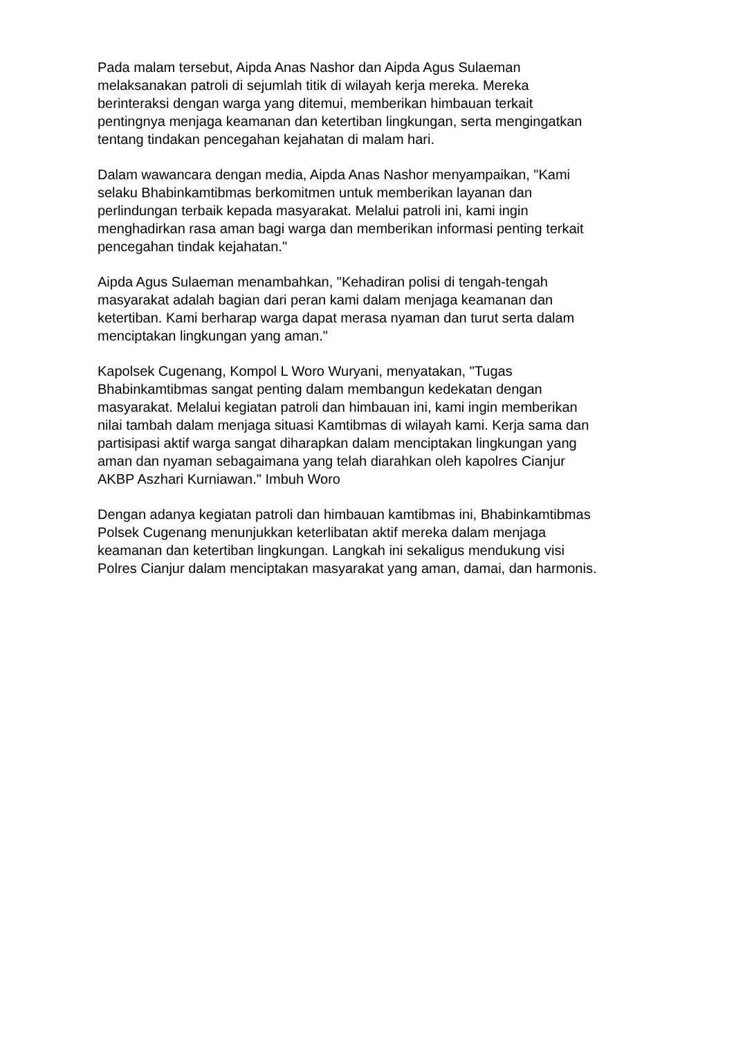Pada malam tersebut, Aipda Anas Nashor dan Aipda Agus Sulaeman
melaksanakan patroli di sejumlah titik di wilayah kerja mereka. Mereka
berinteraksi dengan warga yang ditemui, memberikan himbauan terkait
pentingnya menjaga keamanan dan ketertiban lingkungan, serta mengingatkan
tentang tindakan pencegahan kejahatan di malam hari.
Dalam wawancara dengan media, Aipda Anas Nashor menyampaikan, "Kami
selaku Bhabinkamtibmas berkomitmen untuk memberikan layanan dan
perlindungan terbaik kepada masyarakat. Melalui patroli ini, kami ingin
menghadirkan rasa aman bagi warga dan memberikan informasi penting terkait
pencegahan tindak kejahatan."
Aipda Agus Sulaeman menambahkan, "Kehadiran polisi di tengah-tengah
masyarakat adalah bagian dari peran kami dalam menjaga keamanan dan
ketertiban. Kami berharap warga dapat merasa nyaman dan turut serta dalam
menciptakan lingkungan yang aman."
Kapolsek Cugenang, Kompol L Woro Wuryani, menyatakan, "Tugas
Bhabinkamtibmas sangat penting dalam membangun kedekatan dengan
masyarakat. Melalui kegiatan patroli dan himbauan ini, kami ingin memberikan
nilai tambah dalam menjaga situasi Kamtibmas di wilayah kami. Kerja sama dan
partisipasi aktif warga sangat diharapkan dalam menciptakan lingkungan yang
aman dan nyaman sebagaimana yang telah diarahkan oleh kapolres Cianjur
AKBP Aszhari Kurniawan." Imbuh Woro
Dengan adanya kegiatan patroli dan himbauan kamtibmas ini, Bhabinkamtibmas
Polsek Cugenang menunjukkan keterlibatan aktif mereka dalam menjaga
keamanan dan ketertiban lingkungan. Langkah ini sekaligus mendukung visi
Polres Cianjur dalam menciptakan masyarakat yang aman, damai, dan harmonis.